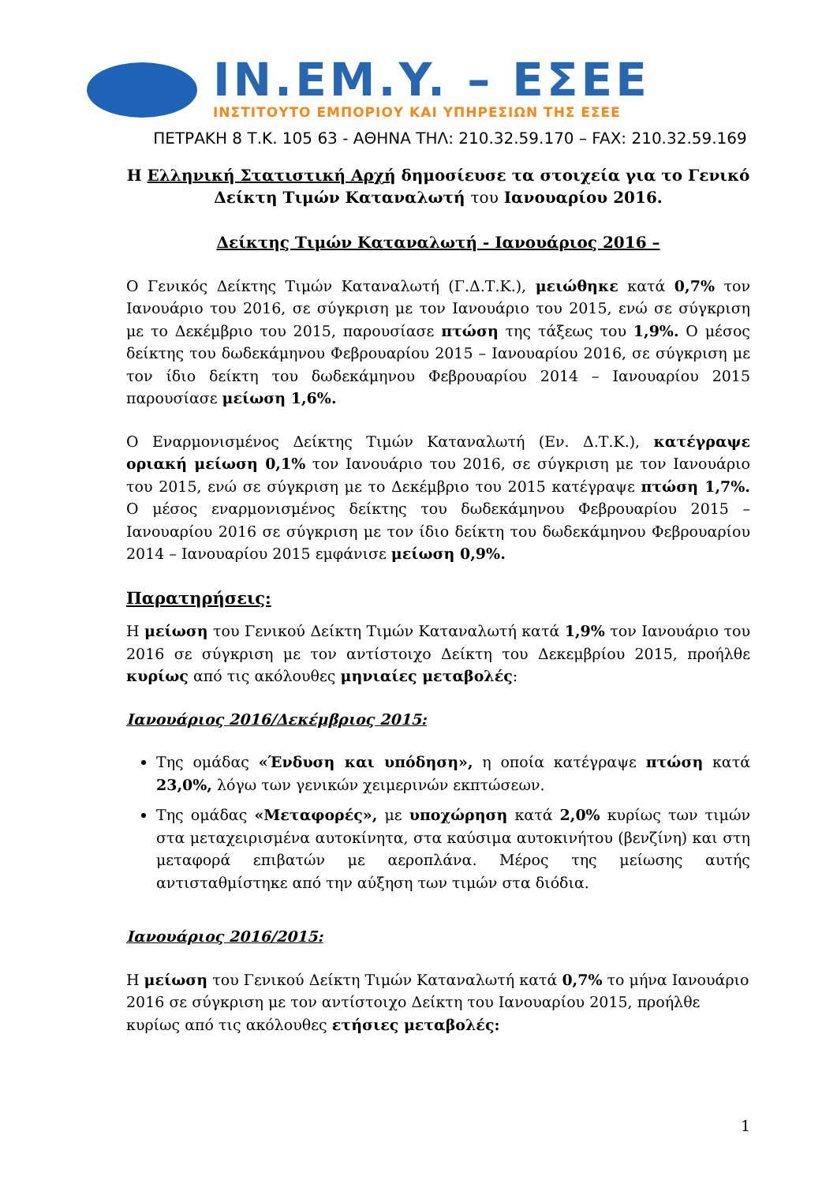IN.EM.Y. – ΕΣΕΕ
ΙΝΣΤΙΤΟΥΤΟ ΕΜΠΟΡΙΟΥ ΚΑΙ ΥΠΗΡΕΣΙΩΝ ΤΗΣ ΕΣΕΕ
ΠΕΤΡΑΚΗ 8 Τ.Κ. 105 63 - ΑΘΗΝΑ ΤΗΛ: 210.32.59.170 – FAX: 210.32.59.169
Η Ελληνική Στατιστική Αρχή δημοσίευσε τα στοιχεία για το Γενικό
Δείκτη Τιμών Καταναλωτή του Ιανουαρίου 2016.
Δείκτης Τιμών Καταναλωτή - Ιανουάριος 2016 –
Ο Γενικός Δείκτης Τιμών Καταναλωτή (Γ.Δ.Τ.Κ.), μειώθηκε κατά 0,7% τον Ιανουάριο του 2016, σε σύγκριση με τον Ιανουάριο του 2015, ενώ σε σύγκριση με το Δεκέμβριο του 2015, παρουσίασε πτώση της τάξεως του 1,9%. Ο μέσος δείκτης του δωδεκάμηνου Φεβρουαρίου 2015 – Ιανουαρίου 2016, σε σύγκριση με τον ίδιο δείκτη του δωδεκάμηνου Φεβρουαρίου 2014 – Ιανουαρίου 2015 παρουσίασε μείωση 1,6%.
Ο Εναρμονισμένος Δείκτης Τιμών Καταναλωτή (Εν. Δ.Τ.Κ.), κατέγραψε οριακή μείωση 0,1% τον Ιανουάριο του 2016, σε σύγκριση με τον Ιανουάριο του 2015, ενώ σε σύγκριση με το Δεκέμβριο του 2015 κατέγραψε πτώση 1,7%. Ο μέσος εναρμονισμένος δείκτης του δωδεκάμηνου Φεβρουαρίου 2015 – Ιανουαρίου 2016 σε σύγκριση με τον ίδιο δείκτη του δωδεκάμηνου Φεβρουαρίου 2014 – Ιανουαρίου 2015 εμφάνισε μείωση 0,9%.
Παρατηρήσεις:
Η μείωση του Γενικού Δείκτη Τιμών Καταναλωτή κατά 1,9% τον Ιανουάριο του 2016 σε σύγκριση με τον αντίστοιχο Δείκτη του Δεκεμβρίου 2015, προήλθε κυρίως από τις ακόλουθες μηνιαίες μεταβολές:
Ιανουάριος 2016/Δεκέμβριος 2015:
Της ομάδας «Ένδυση και υπόδηση», η οποία κατέγραψε πτώση κατά 23,0%, λόγω των γενικών χειμερινών εκπτώσεων.
Της ομάδας «Μεταφορές», με υποχώρηση κατά 2,0% κυρίως των τιμών στα μεταχειρισμένα αυτοκίνητα, στα καύσιμα αυτοκινήτου (βενζίνη) και στη μεταφορά επιβατών με αεροπλάνα. Μέρος της μείωσης αυτής αντισταθμίστηκε από την αύξηση των τιμών στα διόδια.
Ιανουάριος 2016/2015:
Η μείωση του Γενικού Δείκτη Τιμών Καταναλωτή κατά 0,7% το μήνα Ιανουάριο 2016 σε σύγκριση με τον αντίστοιχο Δείκτη του Ιανουαρίου 2015, προήλθε κυρίως από τις ακόλουθες ετήσιες μεταβολές:
1